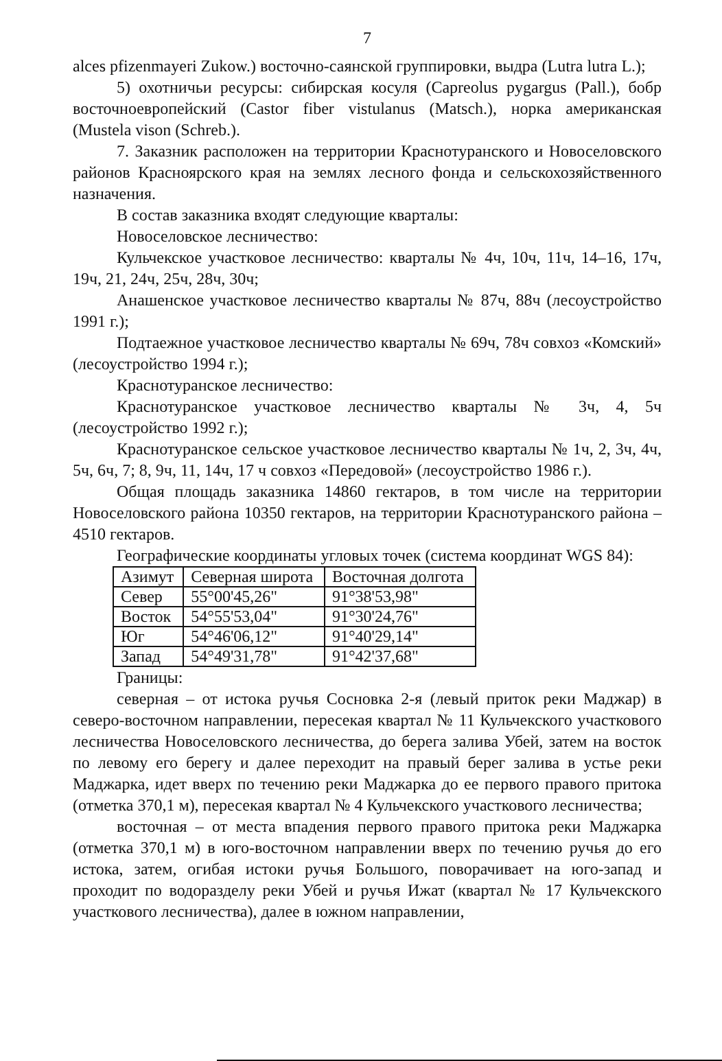7
alces pfizenmayeri Zukow.) восточно-саянской группировки, выдра (Lutra lutra L.);
5) охотничьи ресурсы: сибирская косуля (Capreolus pygargus (Pall.), бобр восточноевропейский (Castor fiber vistulanus (Matsch.), норка американская (Mustela vison (Schreb.).
7. Заказник расположен на территории Краснотуранского и Новоселовского районов Красноярского края на землях лесного фонда и сельскохозяйственного назначения.
В состав заказника входят следующие кварталы:
Новоселовское лесничество:
Кульчекское участковое лесничество: кварталы № 4ч, 10ч, 11ч, 14–16, 17ч, 19ч, 21, 24ч, 25ч, 28ч, 30ч;
Анашенское участковое лесничество кварталы № 87ч, 88ч (лесоустройство 1991 г.);
Подтаежное участковое лесничество кварталы № 69ч, 78ч совхоз «Комский» (лесоустройство 1994 г.);
Краснотуранское лесничество:
Краснотуранское участковое лесничество кварталы № 3ч, 4, 5ч (лесоустройство 1992 г.);
Краснотуранское сельское участковое лесничество кварталы № 1ч, 2, 3ч, 4ч, 5ч, 6ч, 7; 8, 9ч, 11, 14ч, 17 ч совхоз «Передовой» (лесоустройство 1986 г.).
Общая площадь заказника 14860 гектаров, в том числе на территории Новоселовского района 10350 гектаров, на территории Краснотуранского района – 4510 гектаров.
Географические координаты угловых точек (система координат WGS 84):
| Азимут | Северная широта | Восточная долгота |
| Север | 55°00'45,26" | 91°38'53,98" |
| Восток | 54°55'53,04" | 91°30'24,76" |
| Юг | 54°46'06,12" | 91°40'29,14" |
| Запад | 54°49'31,78" | 91°42'37,68" |
Границы:
северная – от истока ручья Сосновка 2-я (левый приток реки Маджар) в северо-восточном направлении, пересекая квартал № 11 Кульчекского участкового лесничества Новоселовского лесничества, до берега залива Убей, затем на восток по левому его берегу и далее переходит на правый берег залива в устье реки Маджарка, идет вверх по течению реки Маджарка до ее первого правого притока (отметка 370,1 м), пересекая квартал № 4 Кульчекского участкового лесничества;
восточная – от места впадения первого правого притока реки Маджарка (отметка 370,1 м) в юго-восточном направлении вверх по течению ручья до его истока, затем, огибая истоки ручья Большого, поворачивает на юго-запад и проходит по водоразделу реки Убей и ручья Ижат (квартал № 17 Кульчекского участкового лесничества), далее в южном направлении,